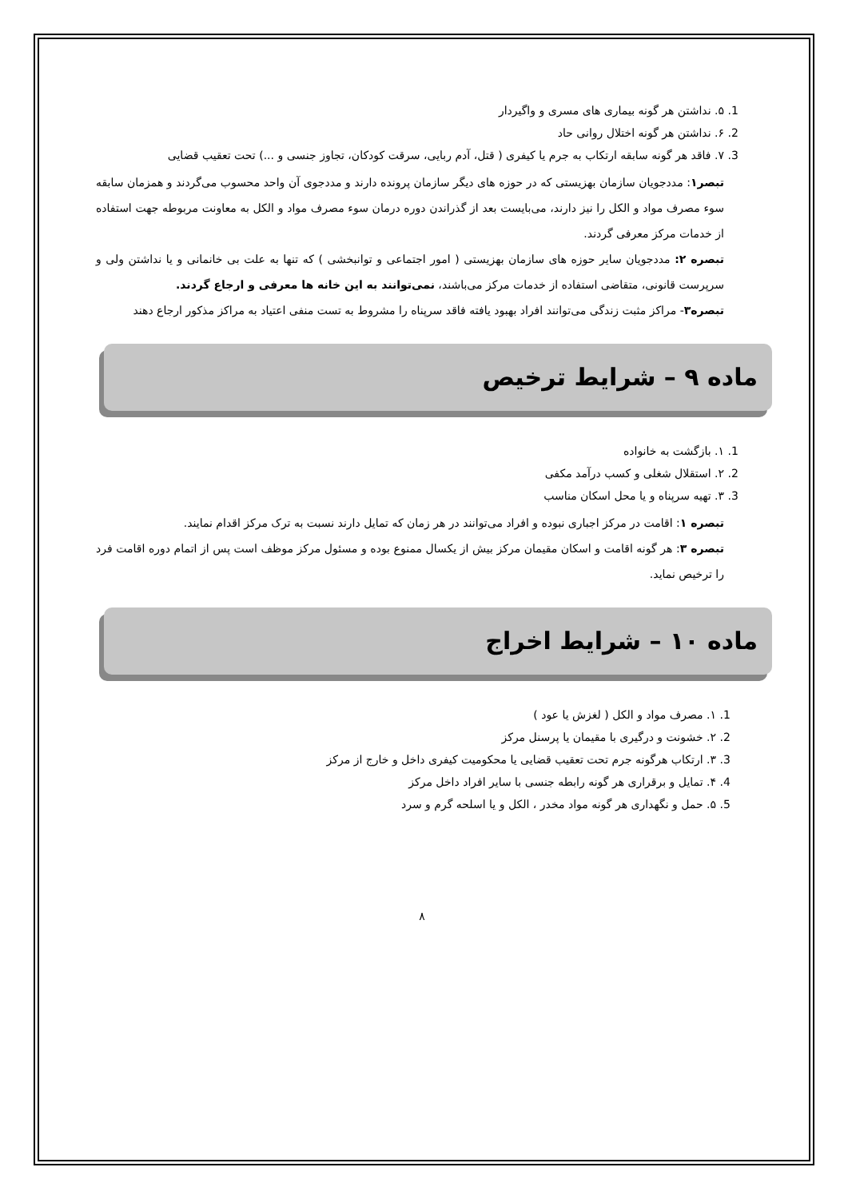1. ۵. نداشتن هر گونه بیماری های مسری و واگیردار
2. ۶. نداشتن هر گونه اختلال روانی حاد
3. ۷. فاقد هر گونه سابقه ارتکاب به جرم یا کیفری ( قتل، آدم ربایی، سرقت کودکان، تجاوز جنسی و ...) تحت تعقیب قضایی
تبصر۱: مددجویان سازمان بهزیستی که در حوزه های دیگر سازمان پرونده دارند و مددجوی آن واحد محسوب می‌گردند و همزمان سابقه سوء مصرف مواد و الکل را نیز دارند، می‌بایست بعد از گذراندن دوره درمان سوء مصرف مواد و الکل به معاونت مربوطه جهت استفاده از خدمات مرکز معرفی گردند.
تبصره ۲: مددجویان سایر حوزه های سازمان بهزیستی ( امور اجتماعی و توانبخشی ) که تنها به علت بی خانمانی و یا نداشتن ولی و سرپرست قانونی، متقاضی استفاده از خدمات مرکز می‌باشند، نمی‌توانند به این خانه ها معرفی و ارجاع گردند.
تبصره۳- مراکز مثبت زندگی می‌توانند افراد بهبود یافته فاقد سرپناه را مشروط به تست منفی اعتیاد به مراکز مذکور ارجاع دهند
ماده ۹ – شرایط ترخیص
1. ۱. بازگشت به خانواده
2. ۲. استقلال شغلی و کسب درآمد مکفی
3. ۳. تهیه سرپناه و یا محل اسکان مناسب
تبصره ۱: اقامت در مرکز اجباری نبوده و افراد می‌توانند در هر زمان که تمایل دارند نسبت به ترک مرکز اقدام نمایند.
تبصره ۳: هر گونه اقامت و اسکان مقیمان مرکز بیش از یکسال ممنوع بوده و مسئول مرکز موظف است پس از اتمام دوره اقامت فرد را ترخیص نماید.
ماده ۱۰ – شرایط اخراج
1. ۱. مصرف مواد و الکل ( لغزش یا عود )
2. ۲. خشونت و درگیری با مقیمان یا پرسنل مرکز
3. ۳. ارتکاب هرگونه جرم تحت تعقیب قضایی یا محکومیت کیفری داخل و خارج از مرکز
4. ۴. تمایل و برقراری هر گونه رابطه جنسی با سایر افراد داخل مرکز
5. ۵. حمل و نگهداری هر گونه مواد مخدر ، الکل و یا اسلحه گرم و سرد
۸